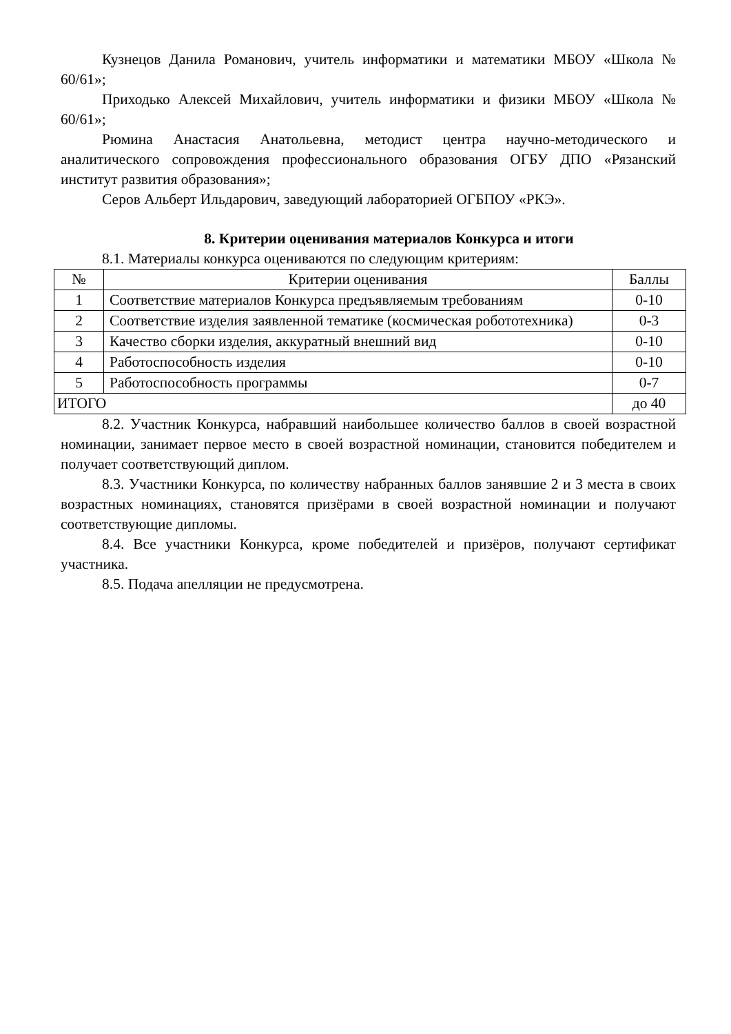Кузнецов Данила Романович, учитель информатики и математики МБОУ «Школа № 60/61»;
Приходько Алексей Михайлович, учитель информатики и физики МБОУ «Школа № 60/61»;
Рюмина Анастасия Анатольевна, методист центра научно-методического и аналитического сопровождения профессионального образования ОГБУ ДПО «Рязанский институт развития образования»;
Серов Альберт Ильдарович, заведующий лабораторией ОГБПОУ «РКЭ».
8. Критерии оценивания материалов Конкурса и итоги
8.1. Материалы конкурса оцениваются по следующим критериям:
| № | Критерии оценивания | Баллы |
| --- | --- | --- |
| 1 | Соответствие материалов Конкурса предъявляемым требованиям | 0-10 |
| 2 | Соответствие изделия заявленной тематике (космическая робототехника) | 0-3 |
| 3 | Качество сборки изделия, аккуратный внешний вид | 0-10 |
| 4 | Работоспособность изделия | 0-10 |
| 5 | Работоспособность программы | 0-7 |
| ИТОГО | | до 40 |
8.2. Участник Конкурса, набравший наибольшее количество баллов в своей возрастной номинации, занимает первое место в своей возрастной номинации, становится победителем и получает соответствующий диплом.
8.3. Участники Конкурса, по количеству набранных баллов занявшие 2 и 3 места в своих возрастных номинациях, становятся призёрами в своей возрастной номинации и получают соответствующие дипломы.
8.4. Все участники Конкурса, кроме победителей и призёров, получают сертификат участника.
8.5. Подача апелляции не предусмотрена.